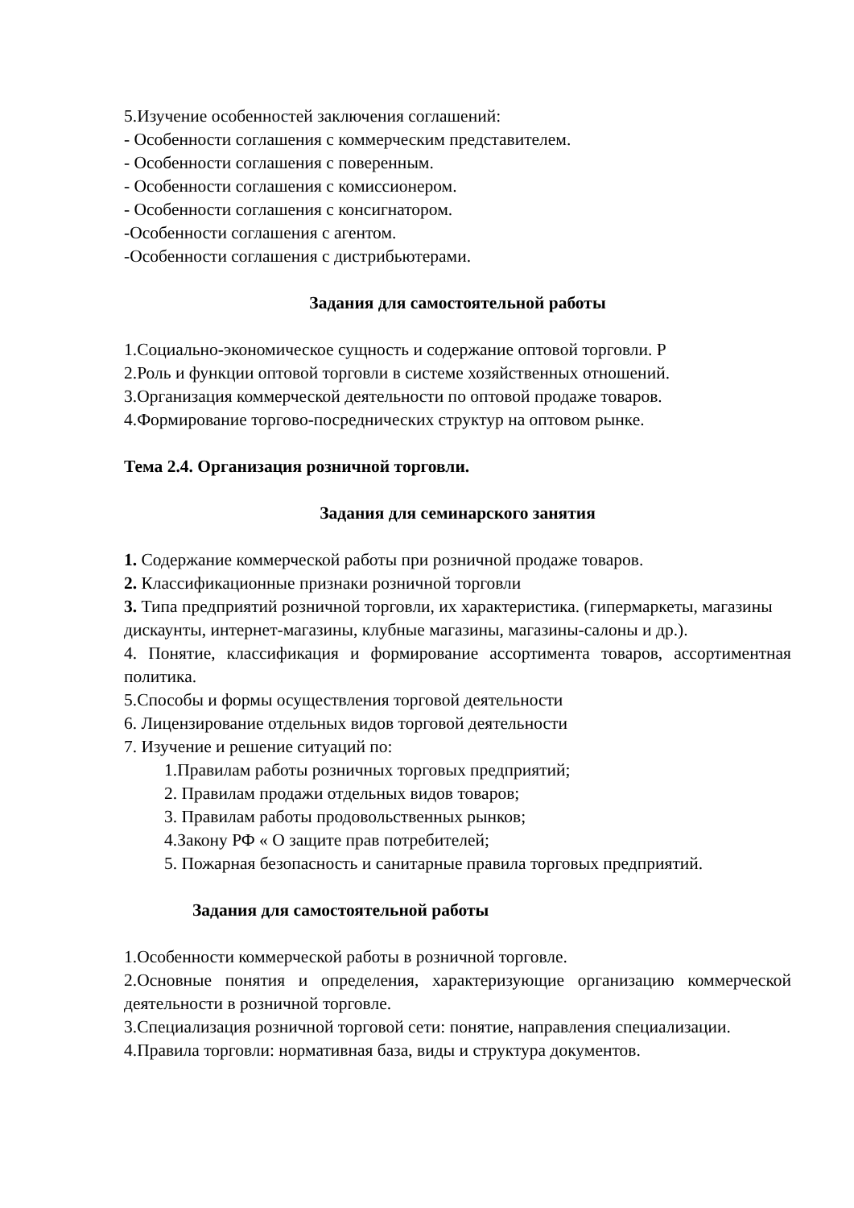5.Изучение особенностей заключения соглашений:
- Особенности соглашения с коммерческим представителем.
- Особенности соглашения с поверенным.
- Особенности соглашения с комиссионером.
- Особенности соглашения с консигнатором.
-Особенности соглашения с агентом.
-Особенности соглашения с дистрибьютерами.
Задания для самостоятельной работы
1.Социально-экономическое сущность и содержание оптовой торговли. Р
2.Роль и функции оптовой торговли в системе хозяйственных отношений.
3.Организация коммерческой деятельности по оптовой продаже товаров.
4.Формирование торгово-посреднических структур на оптовом рынке.
Тема 2.4. Организация розничной торговли.
Задания для семинарского занятия
1. Содержание коммерческой работы при розничной продаже товаров.
2. Классификационные признаки розничной торговли
3. Типа предприятий розничной торговли, их характеристика. (гипермаркеты, магазины дискаунты, интернет-магазины, клубные магазины, магазины-салоны и др.).
4. Понятие, классификация и формирование ассортимента товаров, ассортиментная политика.
5.Способы и формы осуществления торговой деятельности
6. Лицензирование отдельных видов торговой деятельности
7. Изучение и решение ситуаций по:
1.Правилам работы розничных торговых предприятий;
2. Правилам продажи отдельных видов товаров;
3. Правилам работы продовольственных рынков;
4.Закону РФ « О защите прав потребителей;
5. Пожарная безопасность и санитарные правила торговых предприятий.
Задания для самостоятельной работы
1.Особенности коммерческой работы в розничной торговле.
2.Основные понятия и определения, характеризующие организацию коммерческой деятельности в розничной торговле.
3.Специализация розничной торговой сети: понятие, направления специализации.
4.Правила торговли: нормативная база, виды и структура документов.